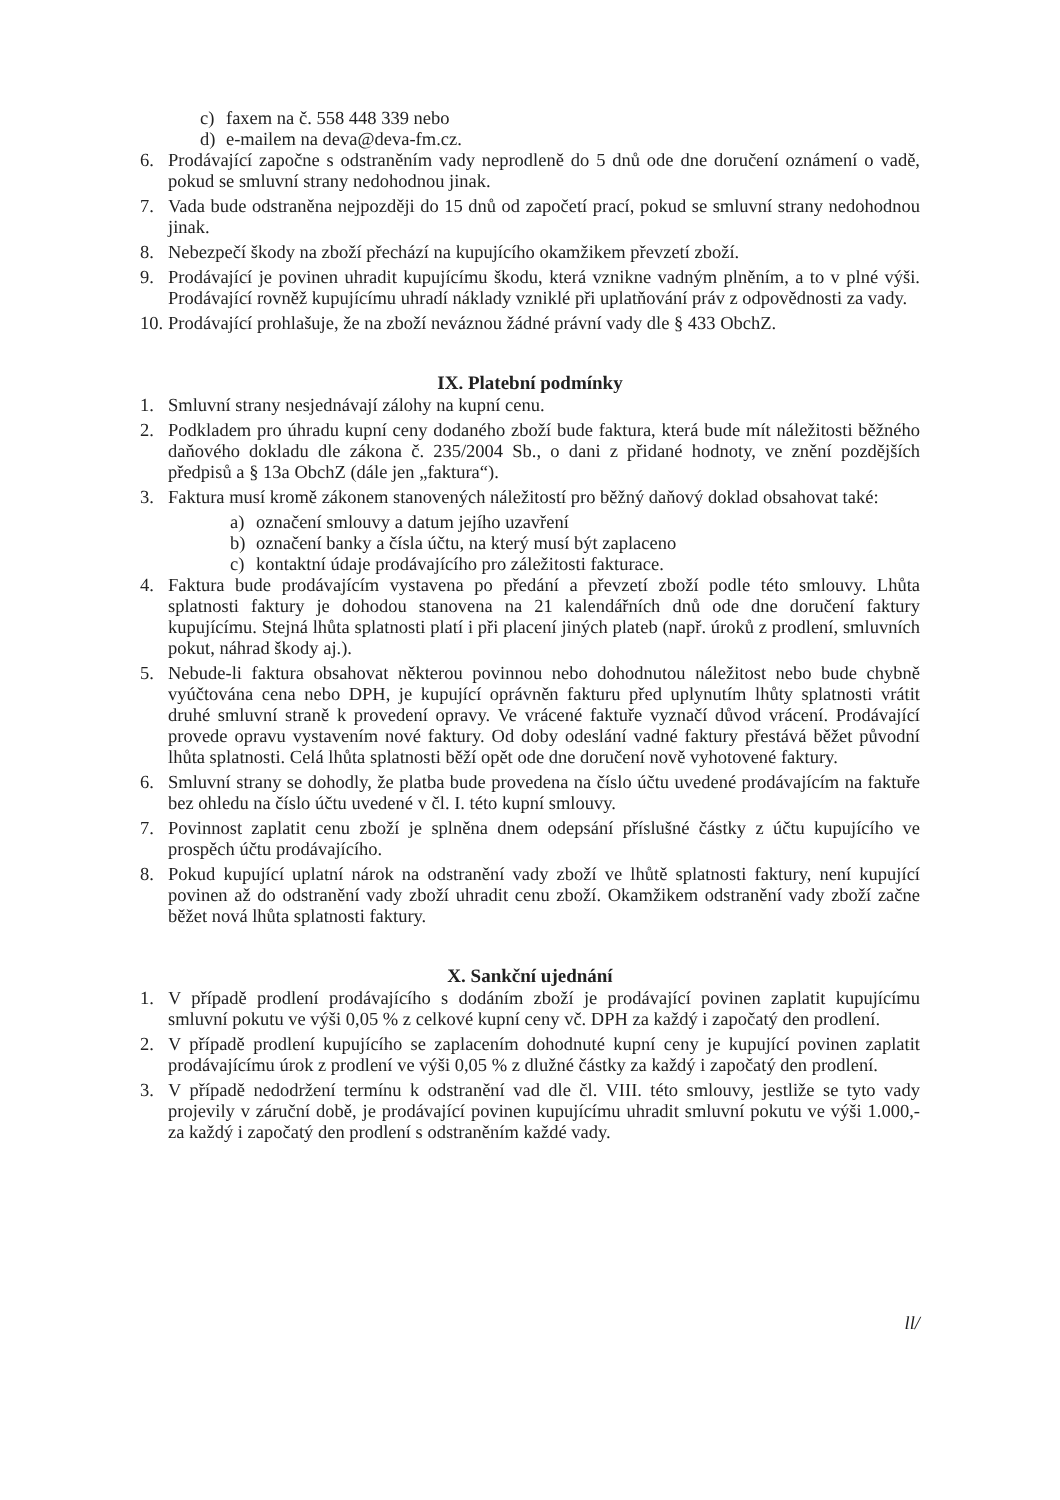c) faxem na č. 558 448 339 nebo
d) e-mailem na deva@deva-fm.cz.
6. Prodávající započne s odstraněním vady neprodleně do 5 dnů ode dne doručení oznámení o vadě, pokud se smluvní strany nedohodnou jinak.
7. Vada bude odstraněna nejpozději do 15 dnů od započetí prací, pokud se smluvní strany nedohodnou jinak.
8. Nebezpečí škody na zboží přechází na kupujícího okamžikem převzetí zboží.
9. Prodávající je povinen uhradit kupujícímu škodu, která vznikne vadným plněním, a to v plné výši. Prodávající rovněž kupujícímu uhradí náklady vzniklé při uplatňování práv z odpovědnosti za vady.
10. Prodávající prohlašuje, že na zboží neváznou žádné právní vady dle § 433 ObchZ.
IX. Platební podmínky
1. Smluvní strany nesjednávají zálohy na kupní cenu.
2. Podkladem pro úhradu kupní ceny dodaného zboží bude faktura, která bude mít náležitosti běžného daňového dokladu dle zákona č. 235/2004 Sb., o dani z přidané hodnoty, ve znění pozdějších předpisů a § 13a ObchZ (dále jen „faktura“).
3. Faktura musí kromě zákonem stanovených náležitostí pro běžný daňový doklad obsahovat také:
a) označení smlouvy a datum jejího uzavření
b) označení banky a čísla účtu, na který musí být zaplaceno
c) kontaktní údaje prodávajícího pro záležitosti fakturace.
4. Faktura bude prodávajícím vystavena po předání a převzetí zboží podle této smlouvy. Lhůta splatnosti faktury je dohodou stanovena na 21 kalendářních dnů ode dne doručení faktury kupujícímu. Stejná lhůta splatnosti platí i při placení jiných plateb (např. úroků z prodlení, smluvních pokut, náhrad škody aj.).
5. Nebude-li faktura obsahovat některou povinnou nebo dohodnutou náležitost nebo bude chybně vyúčtována cena nebo DPH, je kupující oprávněn fakturu před uplynutím lhůty splatnosti vrátit druhé smluvní straně k provedení opravy. Ve vrácené faktuře vyznačí důvod vrácení. Prodávající provede opravu vystavením nové faktury. Od doby odeslání vadné faktury přestává běžet původní lhůta splatnosti. Celá lhůta splatnosti běží opět ode dne doručení nově vyhotovené faktury.
6. Smluvní strany se dohodly, že platba bude provedena na číslo účtu uvedené prodávajícím na faktuře bez ohledu na číslo účtu uvedené v čl. I. této kupní smlouvy.
7. Povinnost zaplatit cenu zboží je splněna dnem odepsání příslušné částky z účtu kupujícího ve prospěch účtu prodávajícího.
8. Pokud kupující uplatní nárok na odstranění vady zboží ve lhůtě splatnosti faktury, není kupující povinen až do odstranění vady zboží uhradit cenu zboží. Okamžikem odstranění vady zboží začne běžet nová lhůta splatnosti faktury.
X. Sankční ujednání
1. V případě prodlení prodávajícího s dodáním zboží je prodávající povinen zaplatit kupujícímu smluvní pokutu ve výši 0,05 % z celkové kupní ceny vč. DPH za každý i započatý den prodlení.
2. V případě prodlení kupujícího se zaplacením dohodnuté kupní ceny je kupující povinen zaplatit prodávajícímu úrok z prodlení ve výši 0,05 % z dlužné částky za každý i započatý den prodlení.
3. V případě nedodržení termínu k odstranění vad dle čl. VIII. této smlouvy, jestliže se tyto vady projevily v záruční době, je prodávající povinen kupujícímu uhradit smluvní pokutu ve výši 1.000,- za každý i započatý den prodlení s odstraněním každé vady.
ll/